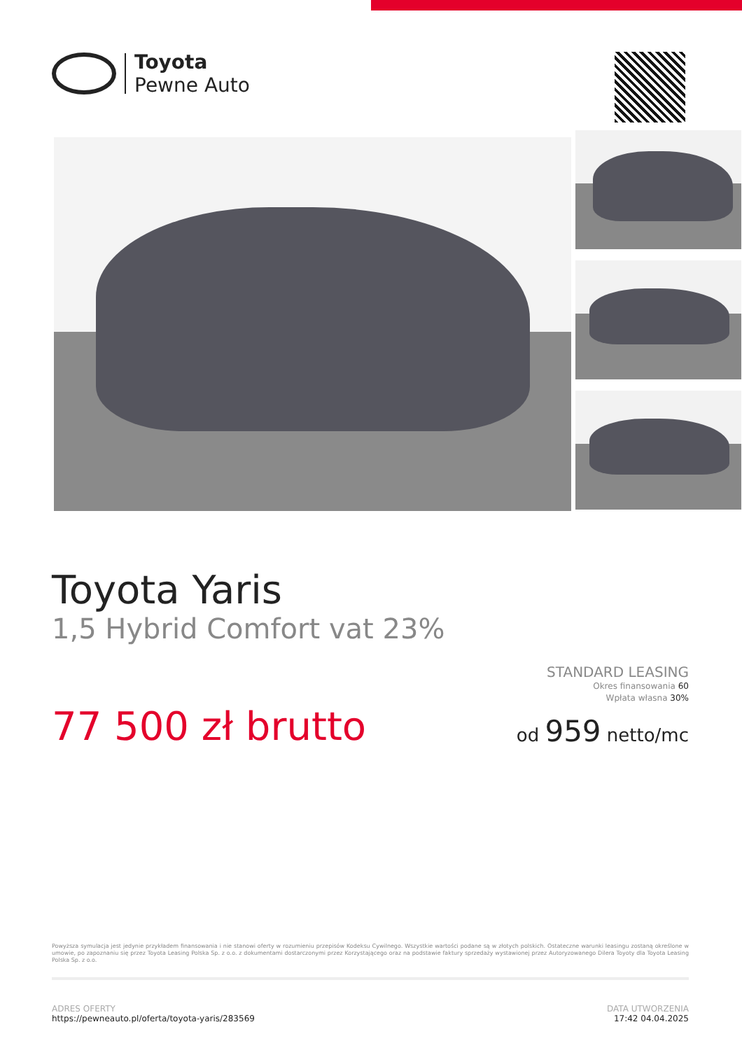Toyota
Pewne Auto
Toyota Yaris
1,5 Hybrid Comfort vat 23%
77 500 zł brutto
STANDARD LEASING
Okres finansowania 60
Wpłata własna 30%
od 959 netto/mc
Powyższa symulacja jest jedynie przykładem finansowania i nie stanowi oferty w rozumieniu przepisów Kodeksu Cywilnego. Wszystkie wartości podane są w złotych polskich. Ostateczne warunki leasingu zostaną określone w umowie, po zapoznaniu się przez Toyota Leasing Polska Sp. z o.o. z dokumentami dostarczonymi przez Korzystającego oraz na podstawie faktury sprzedaży wystawionej przez Autoryzowanego Dilera Toyoty dla Toyota Leasing Polska Sp. z o.o.
ADRES OFERTY
https://pewneauto.pl/oferta/toyota-yaris/283569
DATA UTWORZENIA
17:42 04.04.2025